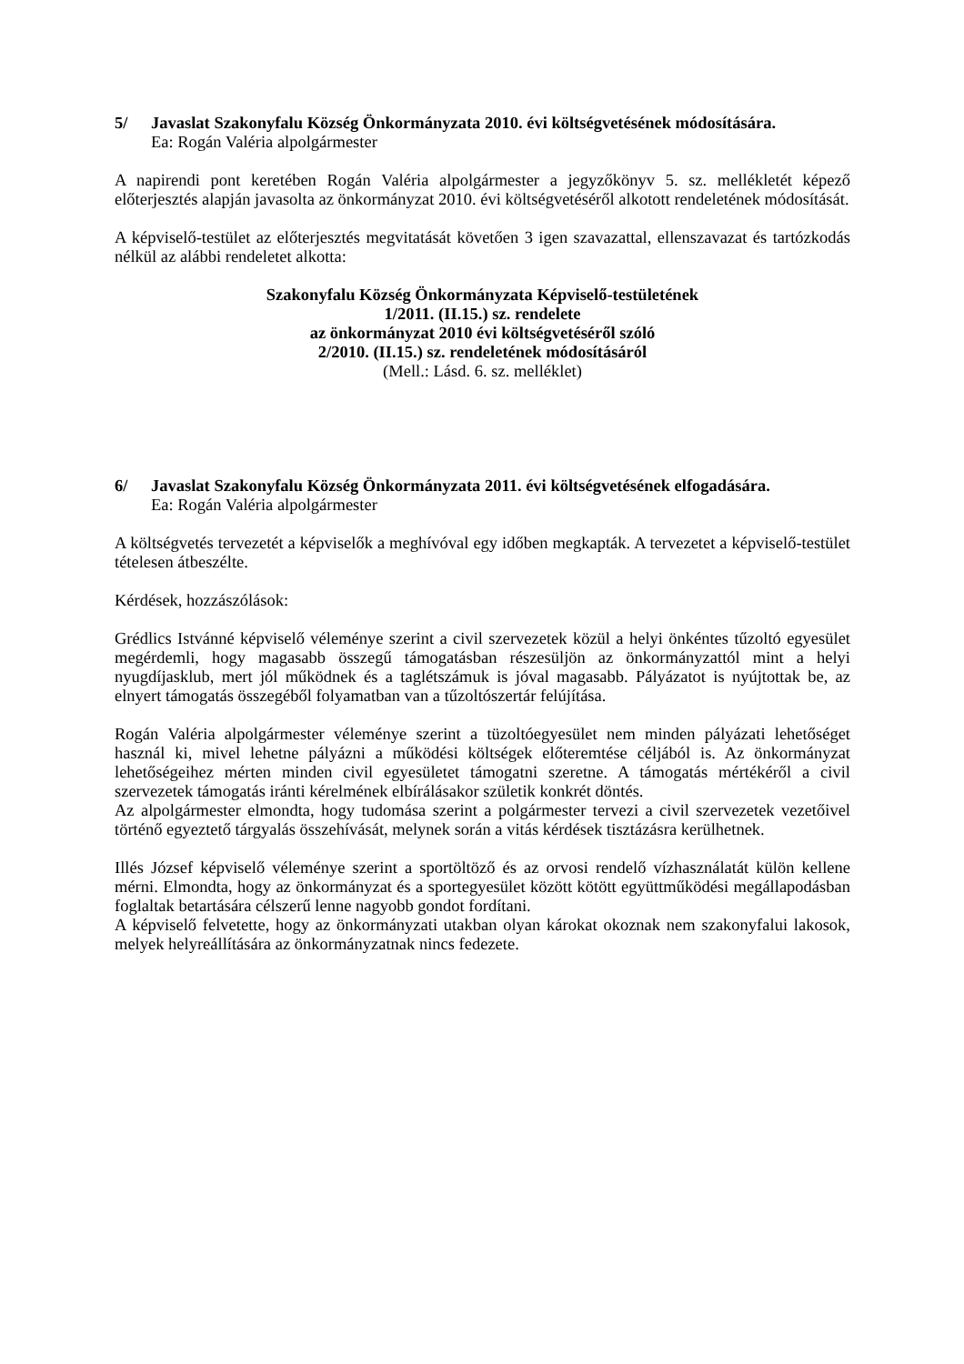5/ Javaslat Szakonyfalu Község Önkormányzata 2010. évi költségvetésének módosítására.
Ea: Rogán Valéria alpolgármester
A napirendi pont keretében Rogán Valéria alpolgármester a jegyzőkönyv 5. sz. mellékletét képező előterjesztés alapján javasolta az önkormányzat 2010. évi költségvetéséről alkotott rendeletének módosítását.
A képviselő-testület az előterjesztés megvitatását követően 3 igen szavazattal, ellenszavazat és tartózkodás nélkül az alábbi rendeletet alkotta:
Szakonyfalu Község Önkormányzata Képviselő-testületének
1/2011. (II.15.) sz. rendelete
az önkormányzat 2010 évi költségvetéséről szóló
2/2010. (II.15.) sz. rendeletének módosításáról
(Mell.: Lásd. 6. sz. melléklet)
6/ Javaslat Szakonyfalu Község Önkormányzata 2011. évi költségvetésének elfogadására.
Ea: Rogán Valéria alpolgármester
A költségvetés tervezetét a képviselők a meghívóval egy időben megkapták. A tervezetet a képviselő-testület tételesen átbeszélte.
Kérdések, hozzászólások:
Grédlics Istvánné képviselő véleménye szerint a civil szervezetek közül a helyi önkéntes tűzoltó egyesület megérdemli, hogy magasabb összegű támogatásban részesüljön az önkormányzattól mint a helyi nyugdíjasklub, mert jól működnek és a taglétszámuk is jóval magasabb. Pályázatot is nyújtottak be, az elnyert támogatás összegéből folyamatban van a tűzoltószertár felújítása.
Rogán Valéria alpolgármester véleménye szerint a tüzoltóegyesület nem minden pályázati lehetőséget használ ki, mivel lehetne pályázni a működési költségek előteremtése céljából is. Az önkormányzat lehetőségeihez mérten minden civil egyesületet támogatni szeretne. A támogatás mértékéről a civil szervezetek támogatás iránti kérelmének elbírálásakor születik konkrét döntés.
Az alpolgármester elmondta, hogy tudomása szerint a polgármester tervezi a civil szervezetek vezetőivel történő egyeztető tárgyalás összehívását, melynek során a vitás kérdések tisztázásra kerülhetnek.
Illés József képviselő véleménye szerint a sportöltöző és az orvosi rendelő vízhasználatát külön kellene mérni. Elmondta, hogy az önkormányzat és a sportegyesület között kötött együttműködési megállapodásban foglaltak betartására célszerű lenne nagyobb gondot fordítani.
A képviselő felvetette, hogy az önkormányzati utakban olyan károkat okoznak nem szakonyfalui lakosok, melyek helyreállítására az önkormányzatnak nincs fedezete.